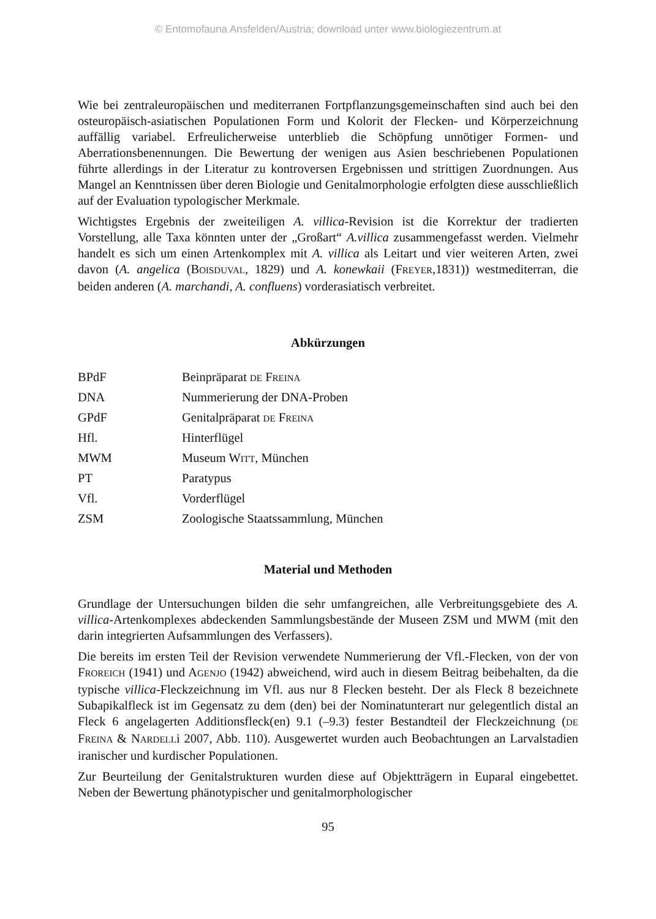© Entomofauna Ansfelden/Austria; download unter www.biologiezentrum.at
Wie bei zentraleuropäischen und mediterranen Fortpflanzungsgemeinschaften sind auch bei den osteuropäisch-asiatischen Populationen Form und Kolorit der Flecken- und Körperzeichnung auffällig variabel. Erfreulicherweise unterblieb die Schöpfung unnötiger Formen- und Aberrationsbenennungen. Die Bewertung der wenigen aus Asien beschriebenen Populationen führte allerdings in der Literatur zu kontroversen Ergebnissen und strittigen Zuordnungen. Aus Mangel an Kenntnissen über deren Biologie und Genitalmorphologie erfolgten diese ausschließlich auf der Evaluation typologischer Merkmale.
Wichtigstes Ergebnis der zweiteiligen A. villica-Revision ist die Korrektur der tradierten Vorstellung, alle Taxa könnten unter der „Großart“ A.villica zusammengefasst werden. Vielmehr handelt es sich um einen Artenkomplex mit A. villica als Leitart und vier weiteren Arten, zwei davon (A. angelica (BOISDUVAL, 1829) und A. konewkaii (FREYER,1831)) westmediterran, die beiden anderen (A. marchandi, A. confluens) vorderasiatisch verbreitet.
Abkürzungen
| BPdF | Beinpräparat DE F REINA |
| DNA | Nummerierung der DNA-Proben |
| GPdF | Genitalpräparat DE F REINA |
| Hfl. | Hinterflügel |
| MWM | Museum W ITT , München |
| PT | Paratypus |
| Vfl. | Vorderflügel |
| ZSM | Zoologische Staatssammlung, München |
Material und Methoden
Grundlage der Untersuchungen bilden die sehr umfangreichen, alle Verbreitungsgebiete des A. villica-Artenkomplexes abdeckenden Sammlungsbestände der Museen ZSM und MWM (mit den darin integrierten Aufsammlungen des Verfassers).
Die bereits im ersten Teil der Revision verwendete Nummerierung der Vfl.-Flecken, von der von FROREICH (1941) und AGENJO (1942) abweichend, wird auch in diesem Beitrag beibehalten, da die typische villica-Fleckzeichnung im Vfl. aus nur 8 Flecken besteht. Der als Fleck 8 bezeichnete Subapikalfleck ist im Gegensatz zu dem (den) bei der Nominatunterart nur gelegentlich distal an Fleck 6 angelagerten Additionsfleck(en) 9.1 (–9.3) fester Bestandteil der Fleckzeichnung (DE FREINA & NARDELLi 2007, Abb. 110). Ausgewertet wurden auch Beobachtungen an Larvalstadien iranischer und kurdischer Populationen.
Zur Beurteilung der Genitalstrukturen wurden diese auf Objektträgern in Euparal eingebettet. Neben der Bewertung phänotypischer und genitalmorphologischer
95